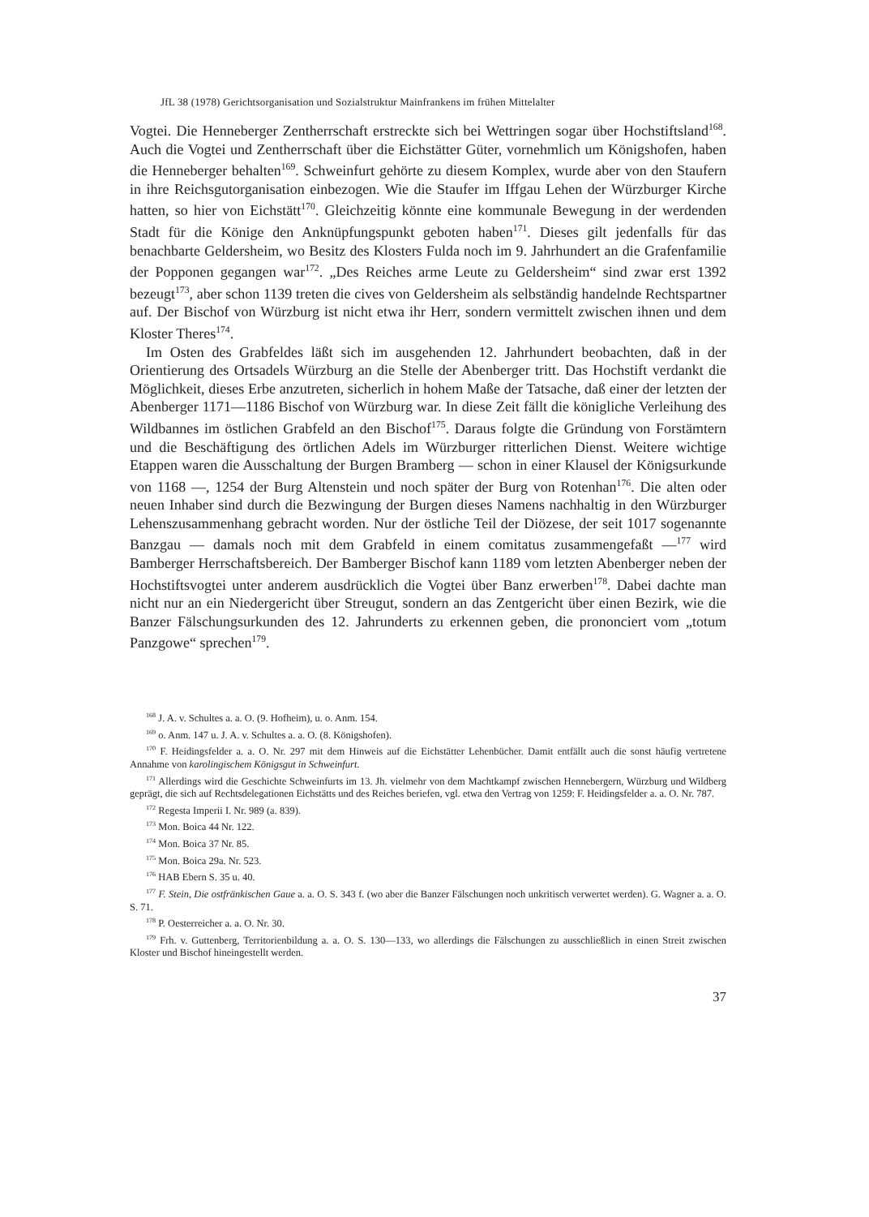JfL 38 (1978) Gerichtsorganisation und Sozialstruktur Mainfrankens im frühen Mittelalter
Vogtei. Die Henneberger Zentherrschaft erstreckte sich bei Wettringen sogar über Hochstiftsland<sup>168</sup>. Auch die Vogtei und Zentherrschaft über die Eichstätter Güter, vornehmlich um Königshofen, haben die Henneberger behalten<sup>169</sup>. Schweinfurt gehörte zu diesem Komplex, wurde aber von den Staufern in ihre Reichsgutorganisation einbezogen. Wie die Staufer im Iffgau Lehen der Würzburger Kirche hatten, so hier von Eichstätt<sup>170</sup>. Gleichzeitig könnte eine kommunale Bewegung in der werdenden Stadt für die Könige den Anknüpfungspunkt geboten haben<sup>171</sup>. Dieses gilt jedenfalls für das benachbarte Geldersheim, wo Besitz des Klosters Fulda noch im 9. Jahrhundert an die Grafenfamilie der Popponen gegangen war<sup>172</sup>. „Des Reiches arme Leute zu Geldersheim“ sind zwar erst 1392 bezeugt<sup>173</sup>, aber schon 1139 treten die cives von Geldersheim als selbständig handelnde Rechtspartner auf. Der Bischof von Würzburg ist nicht etwa ihr Herr, sondern vermittelt zwischen ihnen und dem Kloster Theres<sup>174</sup>.
Im Osten des Grabfeldes läßt sich im ausgehenden 12. Jahrhundert beobachten, daß in der Orientierung des Ortsadels Würzburg an die Stelle der Abenberger tritt. Das Hochstift verdankt die Möglichkeit, dieses Erbe anzutreten, sicherlich in hohem Maße der Tatsache, daß einer der letzten der Abenberger 1171—1186 Bischof von Würzburg war. In diese Zeit fällt die königliche Verleihung des Wildbannes im östlichen Grabfeld an den Bischof<sup>175</sup>. Daraus folgte die Gründung von Forstämtern und die Beschäftigung des örtlichen Adels im Würzburger ritterlichen Dienst. Weitere wichtige Etappen waren die Ausschaltung der Burgen Bramberg — schon in einer Klausel der Königsurkunde von 1168 —, 1254 der Burg Altenstein und noch später der Burg von Rotenhan<sup>176</sup>. Die alten oder neuen Inhaber sind durch die Bezwingung der Burgen dieses Namens nachhaltig in den Würzburger Lehenszusammenhang gebracht worden. Nur der östliche Teil der Diözese, der seit 1017 sogenannte Banzgau — damals noch mit dem Grabfeld in einem comitatus zusammengefaßt —<sup>177</sup> wird Bamberger Herrschaftsbereich. Der Bamberger Bischof kann 1189 vom letzten Abenberger neben der Hochstiftsvogtei unter anderem ausdrücklich die Vogtei über Banz erwerben<sup>178</sup>. Dabei dachte man nicht nur an ein Niedergericht über Streugut, sondern an das Zentgericht über einen Bezirk, wie die Banzer Fälschungsurkunden des 12. Jahrunderts zu erkennen geben, die prononciert vom „totum Panzgowe“ sprechen<sup>179</sup>.
<sup>168</sup> J. A. v. Schultes a. a. O. (9. Hofheim), u. o. Anm. 154.
<sup>169</sup> o. Anm. 147 u. J. A. v. Schultes a. a. O. (8. Königshofen).
<sup>170</sup> F. Heidingsfelder a. a. O. Nr. 297 mit dem Hinweis auf die Eichstätter Lehenbücher. Damit entfällt auch die sonst häufig vertretene Annahme von karolingischem Königsgut in Schweinfurt.
<sup>171</sup> Allerdings wird die Geschichte Schweinfurts im 13. Jh. vielmehr von dem Machtkampf zwischen Hennebergern, Würzburg und Wildberg geprägt, die sich auf Rechtsdelegationen Eichstätts und des Reiches beriefen, vgl. etwa den Vertrag von 1259: F. Heidingsfelder a. a. O. Nr. 787.
<sup>172</sup> Regesta Imperii I. Nr. 989 (a. 839).
<sup>173</sup> Mon. Boica 44 Nr. 122.
<sup>174</sup> Mon. Boica 37 Nr. 85.
<sup>175</sup> Mon. Boica 29a. Nr. 523.
<sup>176</sup> HAB Ebern S. 35 u. 40.
<sup>177</sup> F. Stein, Die ostfränkischen Gaue a. a. O. S. 343 f. (wo aber die Banzer Fälschungen noch unkritisch verwertet werden). G. Wagner a. a. O. S. 71.
<sup>178</sup> P. Oesterreicher a. a. O. Nr. 30.
<sup>179</sup> Frh. v. Guttenberg, Territorienbildung a. a. O. S. 130—133, wo allerdings die Fälschungen zu ausschließlich in einen Streit zwischen Kloster und Bischof hineingestellt werden.
37